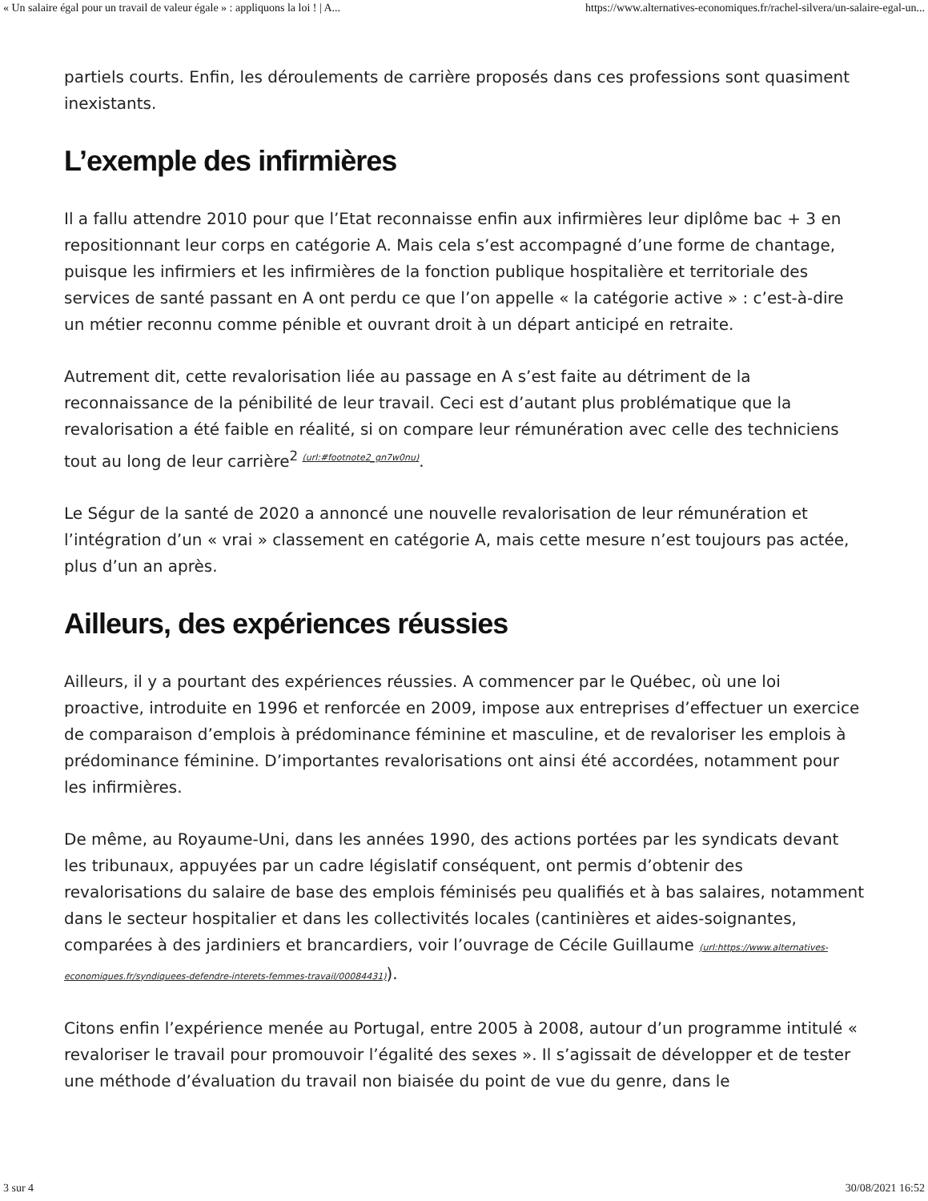« Un salaire égal pour un travail de valeur égale » : appliquons la loi ! | A... https://www.alternatives-economiques.fr/rachel-silvera/un-salaire-egal-un...
partiels courts. Enfin, les déroulements de carrière proposés dans ces professions sont quasiment inexistants.
L’exemple des infirmières
Il a fallu attendre 2010 pour que l’Etat reconnaisse enfin aux infirmières leur diplôme bac + 3 en repositionnant leur corps en catégorie A. Mais cela s’est accompagné d’une forme de chantage, puisque les infirmiers et les infirmières de la fonction publique hospitalière et territoriale des services de santé passant en A ont perdu ce que l’on appelle « la catégorie active » : c’est-à-dire un métier reconnu comme pénible et ouvrant droit à un départ anticipé en retraite.
Autrement dit, cette revalorisation liée au passage en A s’est faite au détriment de la reconnaissance de la pénibilité de leur travail. Ceci est d’autant plus problématique que la revalorisation a été faible en réalité, si on compare leur rémunération avec celle des techniciens tout au long de leur carrière<sup>2 (url:#footnote2_gn7w0nu)</sup>.
Le Ségur de la santé de 2020 a annoncé une nouvelle revalorisation de leur rémunération et l’intégration d’un « vrai » classement en catégorie A, mais cette mesure n’est toujours pas actée, plus d’un an après.
Ailleurs, des expériences réussies
Ailleurs, il y a pourtant des expériences réussies. A commencer par le Québec, où une loi proactive, introduite en 1996 et renforcée en 2009, impose aux entreprises d’effectuer un exercice de comparaison d’emplois à prédominance féminine et masculine, et de revaloriser les emplois à prédominance féminine. D’importantes revalorisations ont ainsi été accordées, notamment pour les infirmières.
De même, au Royaume-Uni, dans les années 1990, des actions portées par les syndicats devant les tribunaux, appuyées par un cadre législatif conséquent, ont permis d’obtenir des revalorisations du salaire de base des emplois féminisés peu qualifiés et à bas salaires, notamment dans le secteur hospitalier et dans les collectivités locales (cantinières et aides-soignantes, comparées à des jardiniers et brancardiers, voir l’ouvrage de Cécile Guillaume (url:https://www.alternatives-economiques.fr/syndiquees-defendre-interets-femmes-travail/00084431)).
Citons enfin l’expérience menée au Portugal, entre 2005 à 2008, autour d’un programme intitulé « revaloriser le travail pour promouvoir l’égalité des sexes ». Il s’agissait de développer et de tester une méthode d’évaluation du travail non biaisée du point de vue du genre, dans le
3 sur 4 30/08/2021 16:52